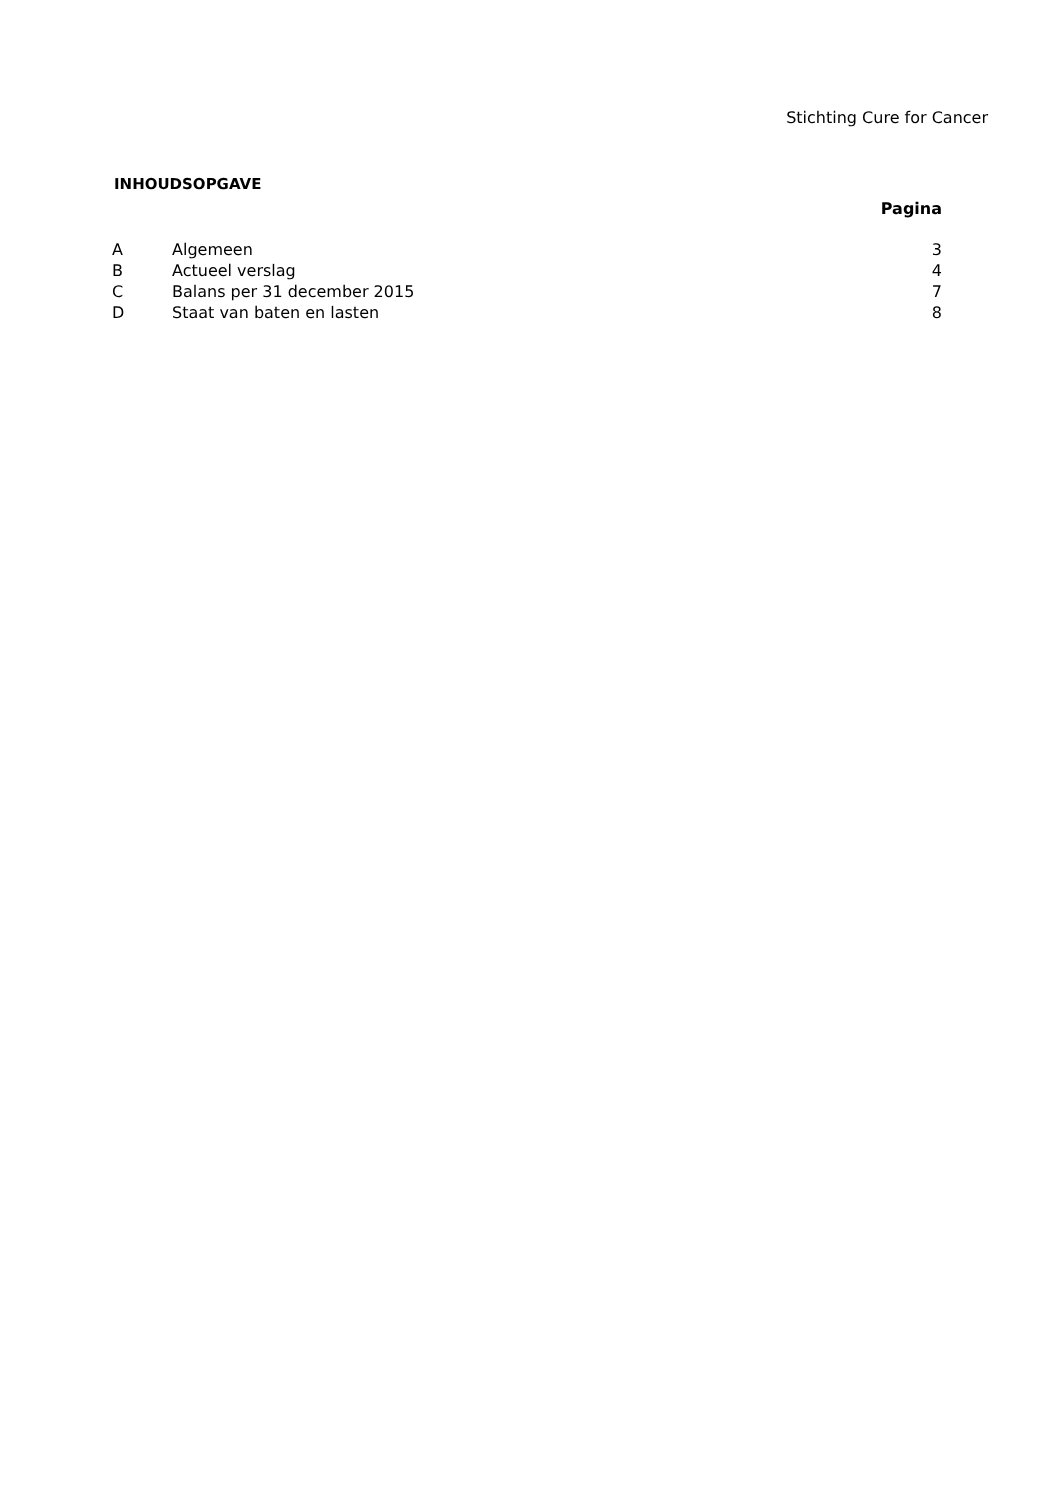Stichting Cure for Cancer
INHOUDSOPGAVE
| Pagina | | |
| --- | --- | --- |
| A | Algemeen | 3 |
| B | Actueel verslag | 4 |
| C | Balans per 31 december 2015 | 7 |
| D | Staat van baten en lasten | 8 |